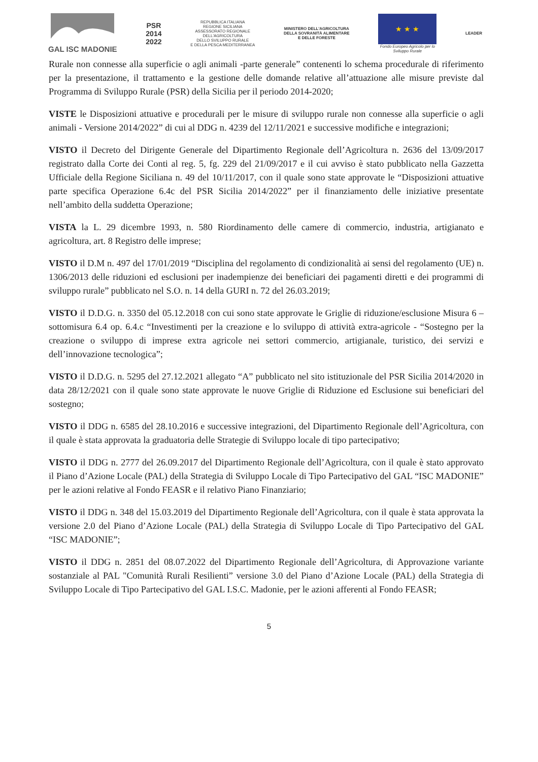GAL ISC MADONIE
PSR
2014
2022
REPUBBLICA ITALIANA
REGIONE SICILIANA
ASSESSORATO REGIONALE
DELL'AGRICOLTURA
DELLO SVILUPPO RURALE
E DELLA PESCA MEDITERRANEA
MINISTERO DELL'AGRICOLTURA
DELLA SOVRANITÀ ALIMENTARE
E DELLE FORESTE
★ ★ ★
Fondo Europeo Agricolo per lo
Sviluppo Rurale
LEADER
Rurale non connesse alla superficie o agli animali -parte generale” contenenti lo schema procedurale di riferimento per la presentazione, il trattamento e la gestione delle domande relative all’attuazione alle misure previste dal Programma di Sviluppo Rurale (PSR) della Sicilia per il periodo 2014-2020;
VISTE le Disposizioni attuative e procedurali per le misure di sviluppo rurale non connesse alla superficie o agli animali - Versione 2014/2022” di cui al DDG n. 4239 del 12/11/2021 e successive modifiche e integrazioni;
VISTO il Decreto del Dirigente Generale del Dipartimento Regionale dell’Agricoltura n. 2636 del 13/09/2017 registrato dalla Corte dei Conti al reg. 5, fg. 229 del 21/09/2017 e il cui avviso è stato pubblicato nella Gazzetta Ufficiale della Regione Siciliana n. 49 del 10/11/2017, con il quale sono state approvate le “Disposizioni attuative parte specifica Operazione 6.4c del PSR Sicilia 2014/2022” per il finanziamento delle iniziative presentate nell’ambito della suddetta Operazione;
VISTA la L. 29 dicembre 1993, n. 580 Riordinamento delle camere di commercio, industria, artigianato e agricoltura, art. 8 Registro delle imprese;
VISTO il D.M n. 497 del 17/01/2019 “Disciplina del regolamento di condizionalità ai sensi del regolamento (UE) n. 1306/2013 delle riduzioni ed esclusioni per inadempienze dei beneficiari dei pagamenti diretti e dei programmi di sviluppo rurale” pubblicato nel S.O. n. 14 della GURI n. 72 del 26.03.2019;
VISTO il D.D.G. n. 3350 del 05.12.2018 con cui sono state approvate le Griglie di riduzione/esclusione Misura 6 – sottomisura 6.4 op. 6.4.c “Investimenti per la creazione e lo sviluppo di attività extra-agricole - “Sostegno per la creazione o sviluppo di imprese extra agricole nei settori commercio, artigianale, turistico, dei servizi e dell’innovazione tecnologica”;
VISTO il D.D.G. n. 5295 del 27.12.2021 allegato “A” pubblicato nel sito istituzionale del PSR Sicilia 2014/2020 in data 28/12/2021 con il quale sono state approvate le nuove Griglie di Riduzione ed Esclusione sui beneficiari del sostegno;
VISTO il DDG n. 6585 del 28.10.2016 e successive integrazioni, del Dipartimento Regionale dell’Agricoltura, con il quale è stata approvata la graduatoria delle Strategie di Sviluppo locale di tipo partecipativo;
VISTO il DDG n. 2777 del 26.09.2017 del Dipartimento Regionale dell’Agricoltura, con il quale è stato approvato il Piano d’Azione Locale (PAL) della Strategia di Sviluppo Locale di Tipo Partecipativo del GAL “ISC MADONIE” per le azioni relative al Fondo FEASR e il relativo Piano Finanziario;
VISTO il DDG n. 348 del 15.03.2019 del Dipartimento Regionale dell’Agricoltura, con il quale è stata approvata la versione 2.0 del Piano d’Azione Locale (PAL) della Strategia di Sviluppo Locale di Tipo Partecipativo del GAL “ISC MADONIE”;
VISTO il DDG n. 2851 del 08.07.2022 del Dipartimento Regionale dell’Agricoltura, di Approvazione variante sostanziale al PAL "Comunità Rurali Resilienti” versione 3.0 del Piano d’Azione Locale (PAL) della Strategia di Sviluppo Locale di Tipo Partecipativo del GAL I.S.C. Madonie, per le azioni afferenti al Fondo FEASR;
5